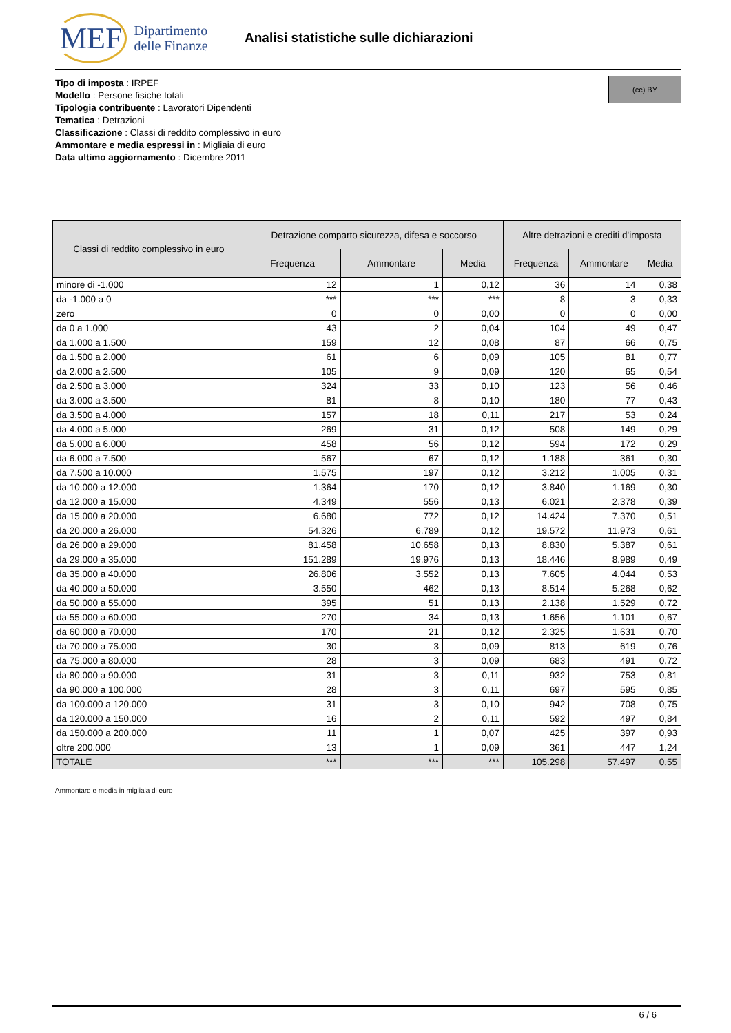MEF Dipartimento
delle Finanze
Analisi statistiche sulle dichiarazioni
(cc) BY
Tipo di imposta : IRPEF
Modello : Persone fisiche totali
Tipologia contribuente : Lavoratori Dipendenti
Tematica : Detrazioni
Classificazione : Classi di reddito complessivo in euro
Ammontare e media espressi in : Migliaia di euro
Data ultimo aggiornamento : Dicembre 2011
| Classi di reddito complessivo in euro | Detrazione comparto sicurezza, difesa e soccorso | | | Altre detrazioni e crediti d'imposta | | |
| --- | --- | --- | --- | --- | --- | --- |
| | Frequenza | Ammontare | Media | Frequenza | Ammontare | Media |
| minore di -1.000 | 12 | 1 | 0,12 | 36 | 14 | 0,38 |
| da -1.000 a 0 | *** | *** | *** | 8 | 3 | 0,33 |
| zero | 0 | 0 | 0,00 | 0 | 0 | 0,00 |
| da 0 a 1.000 | 43 | 2 | 0,04 | 104 | 49 | 0,47 |
| da 1.000 a 1.500 | 159 | 12 | 0,08 | 87 | 66 | 0,75 |
| da 1.500 a 2.000 | 61 | 6 | 0,09 | 105 | 81 | 0,77 |
| da 2.000 a 2.500 | 105 | 9 | 0,09 | 120 | 65 | 0,54 |
| da 2.500 a 3.000 | 324 | 33 | 0,10 | 123 | 56 | 0,46 |
| da 3.000 a 3.500 | 81 | 8 | 0,10 | 180 | 77 | 0,43 |
| da 3.500 a 4.000 | 157 | 18 | 0,11 | 217 | 53 | 0,24 |
| da 4.000 a 5.000 | 269 | 31 | 0,12 | 508 | 149 | 0,29 |
| da 5.000 a 6.000 | 458 | 56 | 0,12 | 594 | 172 | 0,29 |
| da 6.000 a 7.500 | 567 | 67 | 0,12 | 1.188 | 361 | 0,30 |
| da 7.500 a 10.000 | 1.575 | 197 | 0,12 | 3.212 | 1.005 | 0,31 |
| da 10.000 a 12.000 | 1.364 | 170 | 0,12 | 3.840 | 1.169 | 0,30 |
| da 12.000 a 15.000 | 4.349 | 556 | 0,13 | 6.021 | 2.378 | 0,39 |
| da 15.000 a 20.000 | 6.680 | 772 | 0,12 | 14.424 | 7.370 | 0,51 |
| da 20.000 a 26.000 | 54.326 | 6.789 | 0,12 | 19.572 | 11.973 | 0,61 |
| da 26.000 a 29.000 | 81.458 | 10.658 | 0,13 | 8.830 | 5.387 | 0,61 |
| da 29.000 a 35.000 | 151.289 | 19.976 | 0,13 | 18.446 | 8.989 | 0,49 |
| da 35.000 a 40.000 | 26.806 | 3.552 | 0,13 | 7.605 | 4.044 | 0,53 |
| da 40.000 a 50.000 | 3.550 | 462 | 0,13 | 8.514 | 5.268 | 0,62 |
| da 50.000 a 55.000 | 395 | 51 | 0,13 | 2.138 | 1.529 | 0,72 |
| da 55.000 a 60.000 | 270 | 34 | 0,13 | 1.656 | 1.101 | 0,67 |
| da 60.000 a 70.000 | 170 | 21 | 0,12 | 2.325 | 1.631 | 0,70 |
| da 70.000 a 75.000 | 30 | 3 | 0,09 | 813 | 619 | 0,76 |
| da 75.000 a 80.000 | 28 | 3 | 0,09 | 683 | 491 | 0,72 |
| da 80.000 a 90.000 | 31 | 3 | 0,11 | 932 | 753 | 0,81 |
| da 90.000 a 100.000 | 28 | 3 | 0,11 | 697 | 595 | 0,85 |
| da 100.000 a 120.000 | 31 | 3 | 0,10 | 942 | 708 | 0,75 |
| da 120.000 a 150.000 | 16 | 2 | 0,11 | 592 | 497 | 0,84 |
| da 150.000 a 200.000 | 11 | 1 | 0,07 | 425 | 397 | 0,93 |
| oltre 200.000 | 13 | 1 | 0,09 | 361 | 447 | 1,24 |
| TOTALE | *** | *** | *** | 105.298 | 57.497 | 0,55 |
Ammontare e media in migliaia di euro
6 / 6